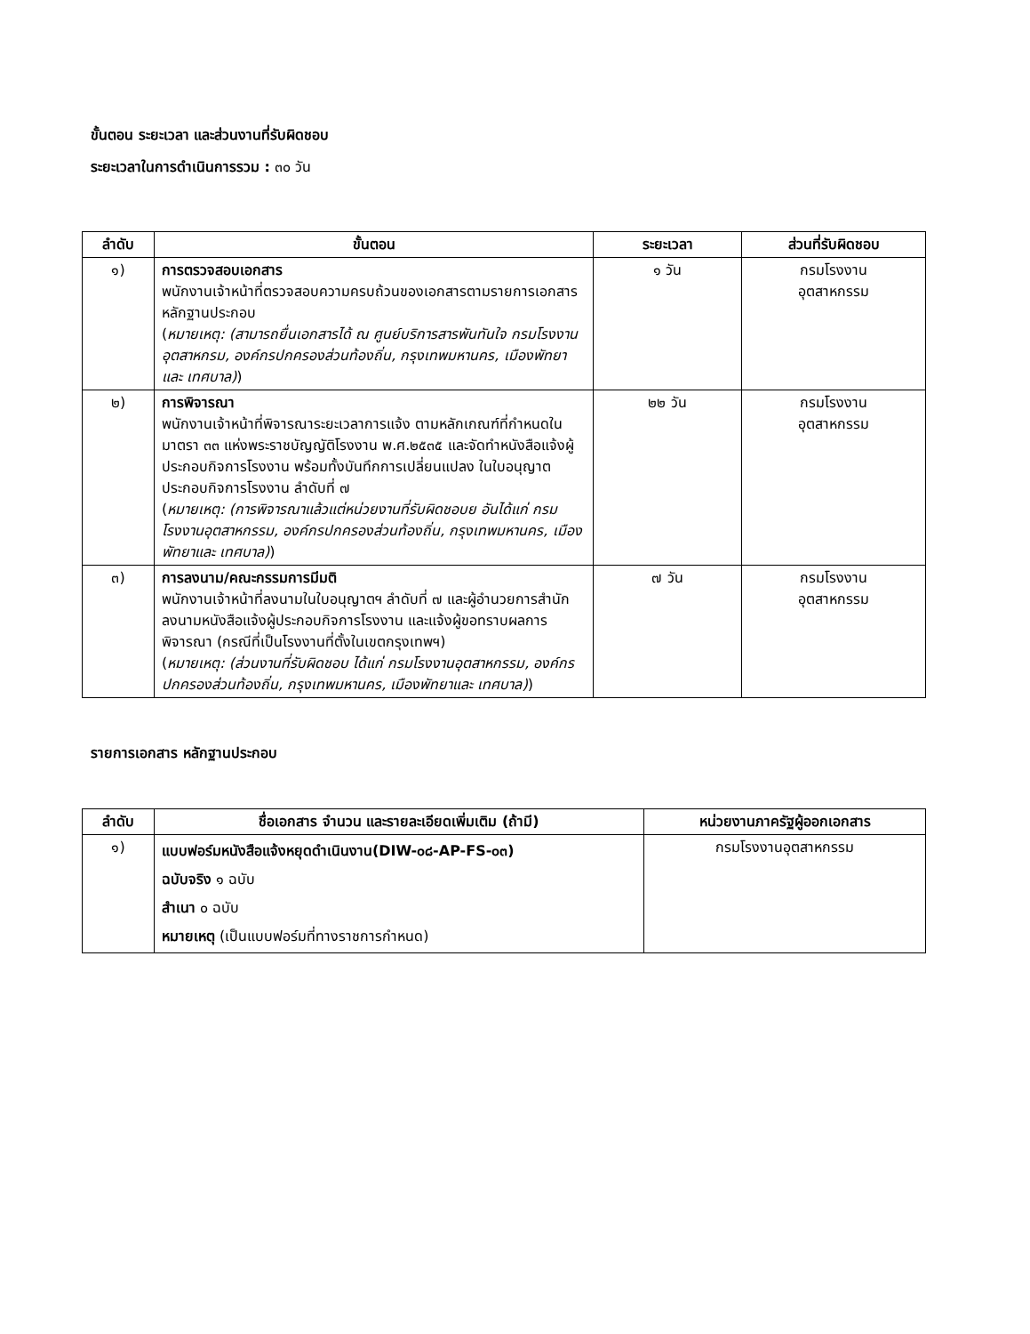ขั้นตอน ระยะเวลา และส่วนงานที่รับผิดชอบ
ระยะเวลาในการดำเนินการรวม : ๓๐ วัน
| ลำดับ | ขั้นตอน | ระยะเวลา | ส่วนที่รับผิดชอบ |
| --- | --- | --- | --- |
| ๑) | การตรวจสอบเอกสาร พนักงานเจ้าหน้าที่ตรวจสอบความครบถ้วนของเอกสารตามรายการเอกสารหลักฐานประกอบ ( หมายเหตุ: (สามารถยื่นเอกสารได้ ณ ศูนย์บริการสารพันทันใจ กรมโรงงานอุตสาหกรม, องค์กรปกครองส่วนท้องถิ่น, กรุงเทพมหานคร, เมืองพัทยาและ เทศบาล) ) | ๑ วัน | กรมโรงงาน อุตสาหกรรม |
| ๒) | การพิจารณา พนักงานเจ้าหน้าที่พิจารณาระยะเวลาการแจ้ง ตามหลักเกณฑ์ที่กำหนดในมาตรา ๓๓ แห่งพระราชบัญญัติโรงงาน พ.ศ.๒๕๓๕ และจัดทำหนังสือแจ้งผู้ประกอบกิจการโรงงาน พร้อมทั้งบันทึกการเปลี่ยนแปลง ในใบอนุญาตประกอบกิจการโรงงาน ลำดับที่ ๗ ( หมายเหตุ: (การพิจารณาแล้วแต่หน่วยงานที่รับผิดชอบย อันได้แก่ กรมโรงงานอุตสาหกรรม, องค์กรปกครองส่วนท้องถิ่น, กรุงเทพมหานคร, เมืองพัทยาและ เทศบาล) ) | ๒๒ วัน | กรมโรงงาน อุตสาหกรรม |
| ๓) | การลงนาม/คณะกรรมการมีมติ พนักงานเจ้าหน้าที่ลงนามในใบอนุญาตฯ ลำดับที่ ๗ และผู้อำนวยการสำนัก ลงนามหนังสือแจ้งผู้ประกอบกิจการโรงงาน และแจ้งผู้ขอทราบผลการพิจารณา (กรณีที่เป็นโรงงานที่ตั้งในเขตกรุงเทพฯ) ( หมายเหตุ: (ส่วนงานที่รับผิดชอบ ได้แก่ กรมโรงงานอุตสาหกรรม, องค์กรปกครองส่วนท้องถิ่น, กรุงเทพมหานคร, เมืองพัทยาและ เทศบาล) ) | ๗ วัน | กรมโรงงาน อุตสาหกรรม |
รายการเอกสาร หลักฐานประกอบ
| ลำดับ | ชื่อเอกสาร จำนวน และรายละเอียดเพิ่มเติม (ถ้ามี) | หน่วยงานภาครัฐผู้ออกเอกสาร |
| --- | --- | --- |
| ๑) | แบบฟอร์มหนังสือแจ้งหยุดดำเนินงาน(DIW-๐๘-AP-FS-๐๓) ฉบับจริง ๑ ฉบับ สำเนา ๐ ฉบับ หมายเหตุ (เป็นแบบฟอร์มที่ทางราชการกำหนด) | กรมโรงงานอุตสาหกรรม |